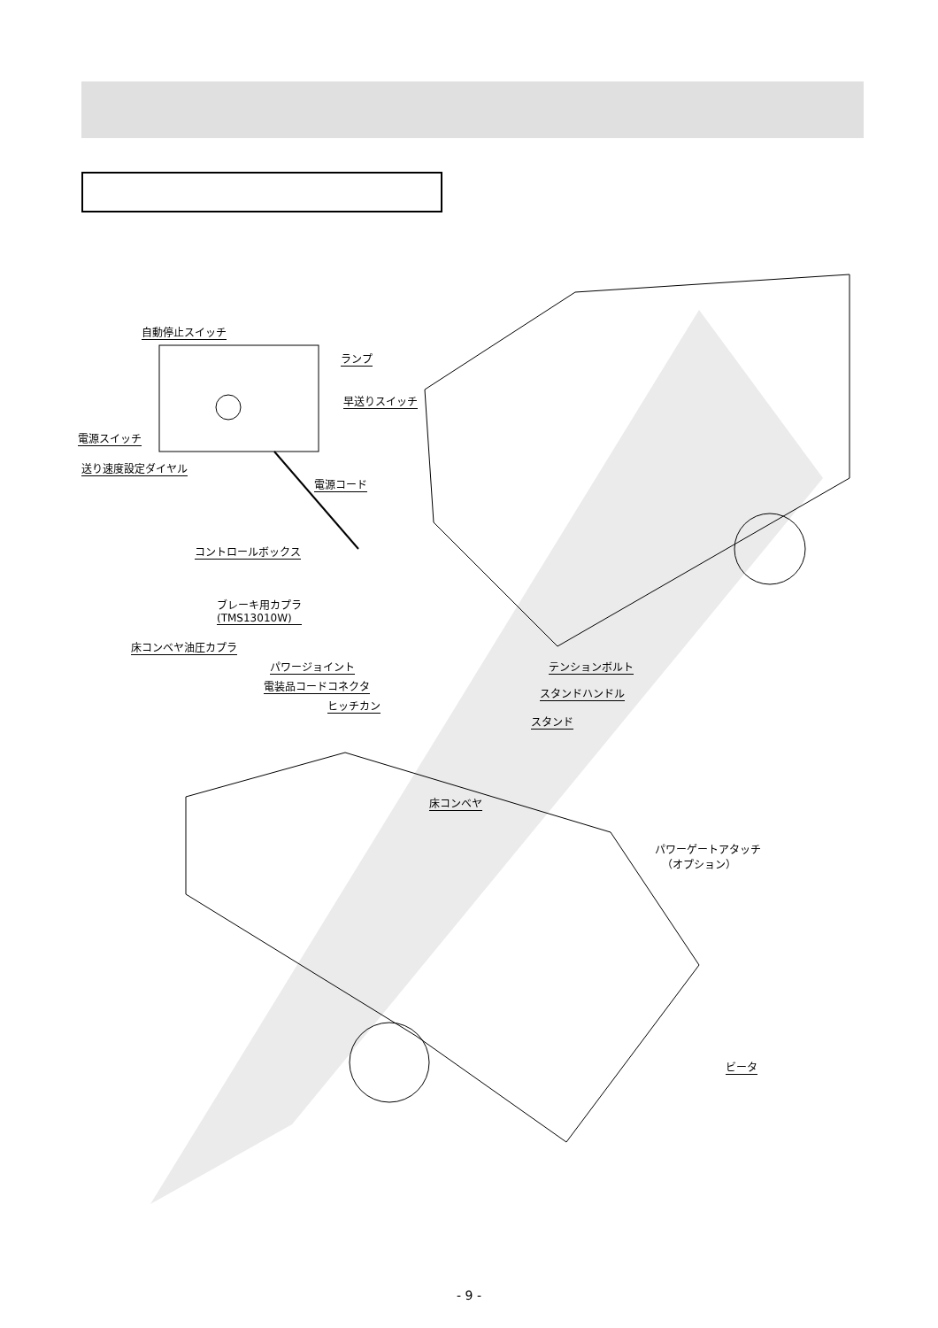自動停止スイッチ
ランプ
早送りスイッチ
電源スイッチ
送り速度設定ダイヤル
電源コード
コントロールボックス
ブレーキ用カプラ
(TMS13010W)
床コンベヤ油圧カプラ
パワージョイント テンションボルト
電装品コードコネクタ
スタンドハンドル
ヒッチカン
スタンド
床コンベヤ
パワーゲートアタッチ
（オプション）
ビータ
- 9 -